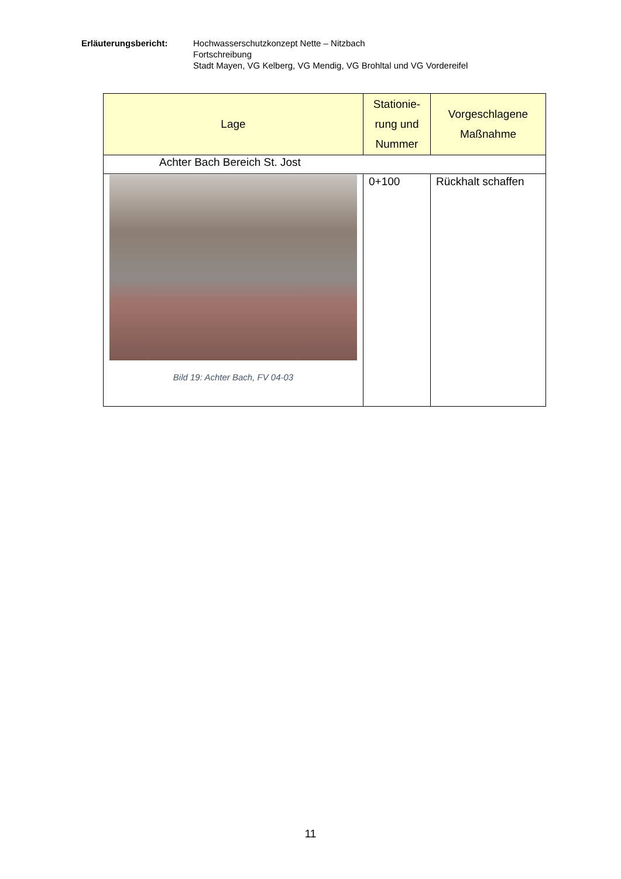Erläuterungsbericht: Hochwasserschutzkonzept Nette – Nitzbach
Fortschreibung
Stadt Mayen, VG Kelberg, VG Mendig, VG Brohltal und VG Vordereifel
| Lage | Stationie- rung und Nummer | Vorgeschlagene Maßnahme |
| --- | --- | --- |
| Achter Bach Bereich St. Jost | | |
| Bild 19: Achter Bach, FV 04-03 | 0+100 | Rückhalt schaffen |
11